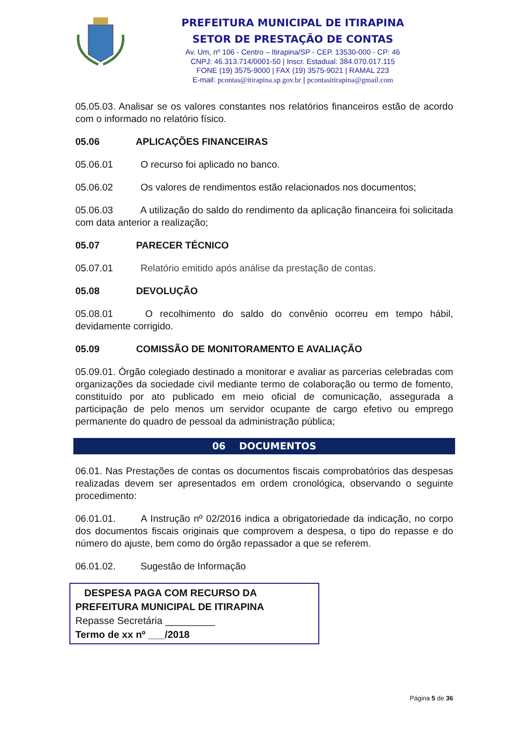PREFEITURA MUNICIPAL DE ITIRAPINA
SETOR DE PRESTAÇÃO DE CONTAS
Av. Um, nº 106 - Centro – Itirapina/SP - CEP. 13530-000 - CP: 46
CNPJ: 46.313.714/0001-50 | Inscr. Estadual: 384.070.017.115
FONE (19) 3575-9000 | FAX (19) 3575-9021 | RAMAL 223
E-mail: pcontas@itirapina.sp.gov.br | pcontasitirapina@gmail.com
05.05.03. Analisar se os valores constantes nos relatórios financeiros estão de acordo com o informado no relatório físico.
05.06 APLICAÇÕES FINANCEIRAS
05.06.01 O recurso foi aplicado no banco.
05.06.02 Os valores de rendimentos estão relacionados nos documentos;
05.06.03 A utilização do saldo do rendimento da aplicação financeira foi solicitada com data anterior a realização;
05.07 PARECER TÉCNICO
05.07.01 Relatório emitido após análise da prestação de contas.
05.08 DEVOLUÇÃO
05.08.01 O recolhimento do saldo do convênio ocorreu em tempo hábil, devidamente corrigido.
05.09 COMISSÃO DE MONITORAMENTO E AVALIAÇÃO
05.09.01. Órgão colegiado destinado a monitorar e avaliar as parcerias celebradas com organizações da sociedade civil mediante termo de colaboração ou termo de fomento, constituído por ato publicado em meio oficial de comunicação, assegurada a participação de pelo menos um servidor ocupante de cargo efetivo ou emprego permanente do quadro de pessoal da administração pública;
06 DOCUMENTOS
06.01. Nas Prestações de contas os documentos fiscais comprobatórios das despesas realizadas devem ser apresentados em ordem cronológica, observando o seguinte procedimento:
06.01.01. A Instrução nº 02/2016 indica a obrigatoriedade da indicação, no corpo dos documentos fiscais originais que comprovem a despesa, o tipo do repasse e do número do ajuste, bem como do órgão repassador a que se referem.
06.01.02. Sugestão de Informação
DESPESA PAGA COM RECURSO DA
PREFEITURA MUNICIPAL DE ITIRAPINA
Repasse Secretária _________
Termo de xx nº ___/2018
Página 5 de 36